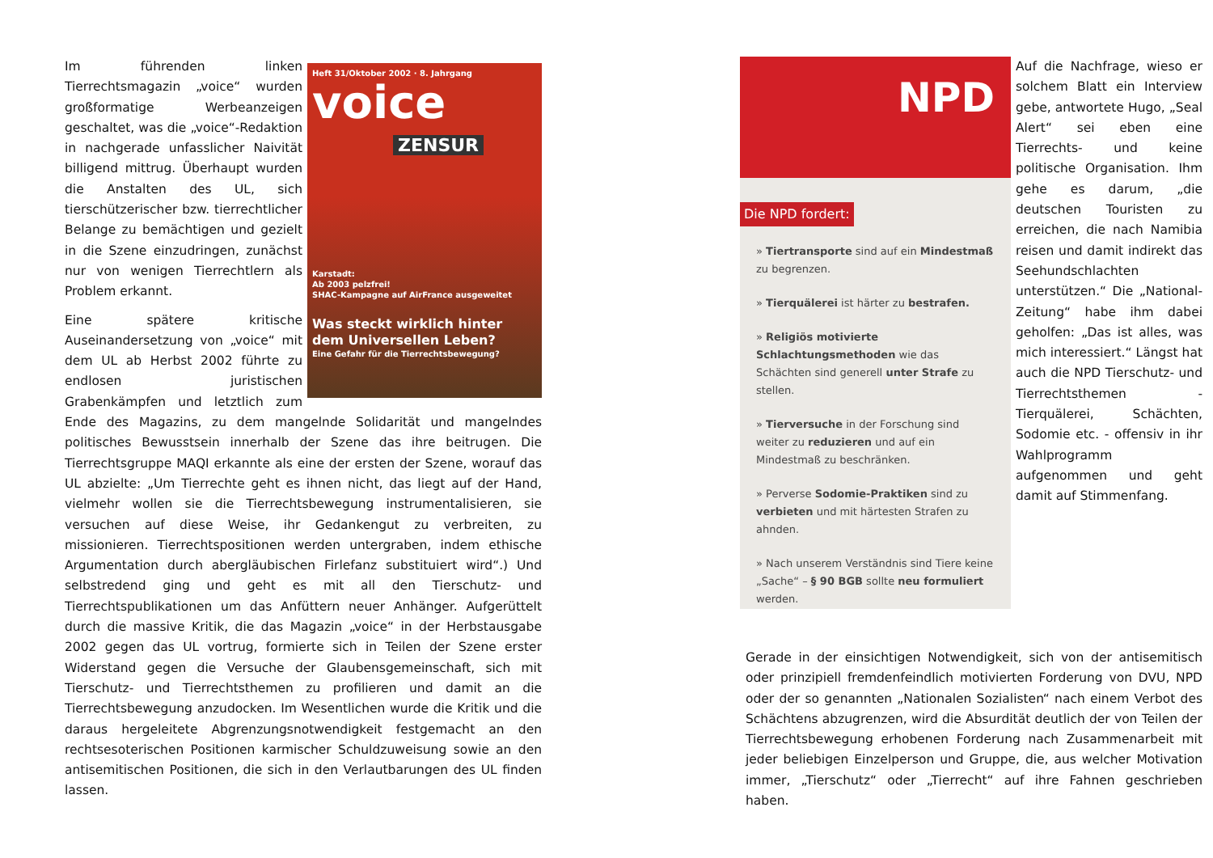Heft 31/Oktober 2002 · 8. Jahrgang
voice
ZENSUR
Karstadt:
Ab 2003 pelzfrei!
SHAC-Kampagne auf AirFrance ausgeweitet
Was steckt wirklich hinter dem Universellen Leben?
Eine Gefahr für die Tierrechtsbewegung?
Im führenden linken Tierrechtsmagazin „voice“ wurden großformatige Werbeanzeigen geschaltet, was die „voice“-Redaktion in nachgerade unfasslicher Naivität billigend mittrug. Überhaupt wurden die Anstalten des UL, sich tierschützerischer bzw. tierrechtlicher Belange zu bemächtigen und gezielt in die Szene einzudringen, zunächst nur von wenigen Tierrechtlern als Problem erkannt.
Eine spätere kritische Auseinandersetzung von „voice“ mit dem UL ab Herbst 2002 führte zu endlosen juristischen Grabenkämpfen und letztlich zum Ende des Magazins, zu dem mangelnde Solidarität und mangelndes politisches Bewusstsein innerhalb der Szene das ihre beitrugen. Die Tierrechtsgruppe MAQI erkannte als eine der ersten der Szene, worauf das UL abzielte: „Um Tierrechte geht es ihnen nicht, das liegt auf der Hand, vielmehr wollen sie die Tierrechtsbewegung instrumentalisieren, sie versuchen auf diese Weise, ihr Gedankengut zu verbreiten, zu missionieren. Tierrechtspositionen werden untergraben, indem ethische Argumentation durch abergläubischen Firlefanz substituiert wird“.) Und selbstredend ging und geht es mit all den Tierschutz- und Tierrechtspublikationen um das Anfüttern neuer Anhänger. Aufgerüttelt durch die massive Kritik, die das Magazin „voice“ in der Herbstausgabe 2002 gegen das UL vortrug, formierte sich in Teilen der Szene erster Widerstand gegen die Versuche der Glaubensgemeinschaft, sich mit Tierschutz- und Tierrechtsthemen zu profilieren und damit an die Tierrechtsbewegung anzudocken. Im Wesentlichen wurde die Kritik und die daraus hergeleitete Abgrenzungsnotwendigkeit festgemacht an den rechtsesoterischen Positionen karmischer Schuldzuweisung sowie an den antisemitischen Positionen, die sich in den Verlautbarungen des UL finden lassen.
NPD
Die NPD fordert:
» Tiertransporte sind auf ein Mindestmaß zu begrenzen.
» Tierquälerei ist härter zu bestrafen.
» Religiös motivierte Schlachtungsmethoden wie das Schächten sind generell unter Strafe zu stellen.
» Tierversuche in der Forschung sind weiter zu reduzieren und auf ein Mindestmaß zu beschränken.
» Perverse Sodomie-Praktiken sind zu verbieten und mit härtesten Strafen zu ahnden.
» Nach unserem Verständnis sind Tiere keine „Sache“ – § 90 BGB sollte neu formuliert werden.
Auf die Nachfrage, wieso er solchem Blatt ein Interview gebe, antwortete Hugo, „Seal Alert“ sei eben eine Tierrechts- und keine politische Organisation. Ihm gehe es darum, „die deutschen Touristen zu erreichen, die nach Namibia reisen und damit indirekt das Seehundschlachten unterstützen.“ Die „National-Zeitung“ habe ihm dabei geholfen: „Das ist alles, was mich interessiert.“ Längst hat auch die NPD Tierschutz- und Tierrechtsthemen - Tierquälerei, Schächten, Sodomie etc. - offensiv in ihr Wahlprogramm aufgenommen und geht damit auf Stimmenfang.
Gerade in der einsichtigen Notwendigkeit, sich von der antisemitisch oder prinzipiell fremdenfeindlich motivierten Forderung von DVU, NPD oder der so genannten „Nationalen Sozialisten“ nach einem Verbot des Schächtens abzugrenzen, wird die Absurdität deutlich der von Teilen der Tierrechtsbewegung erhobenen Forderung nach Zusammenarbeit mit jeder beliebigen Einzelperson und Gruppe, die, aus welcher Motivation immer, „Tierschutz“ oder „Tierrecht“ auf ihre Fahnen geschrieben haben.